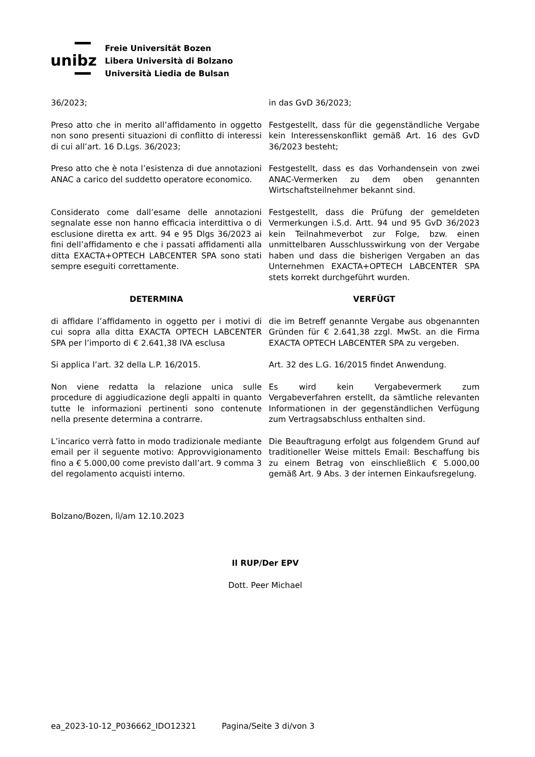unibz
Freie Universität Bozen
Libera Università di Bolzano
Università Liedia de Bulsan
36/2023; in das GvD 36/2023;
Preso atto che in merito all’affidamento in oggetto non sono presenti situazioni di conflitto di interessi di cui all’art. 16 D.Lgs. 36/2023;
Festgestellt, dass für die gegenständliche Vergabe kein Interessenskonflikt gemäß Art. 16 des GvD 36/2023 besteht;
Preso atto che è nota l’esistenza di due annotazioni ANAC a carico del suddetto operatore economico.
Festgestellt, dass es das Vorhandensein von zwei ANAC-Vermerken zu dem oben genannten Wirtschaftsteilnehmer bekannt sind.
Considerato come dall’esame delle annotazioni segnalate esse non hanno efficacia interdittiva o di esclusione diretta ex artt. 94 e 95 Dlgs 36/2023 ai fini dell’affidamento e che i passati affidamenti alla ditta EXACTA+OPTECH LABCENTER SPA sono stati sempre eseguiti correttamente.
Festgestellt, dass die Prüfung der gemeldeten Vermerkungen i.S.d. Artt. 94 und 95 GvD 36/2023 kein Teilnahmeverbot zur Folge, bzw. einen unmittelbaren Ausschlusswirkung von der Vergabe haben und dass die bisherigen Vergaben an das Unternehmen EXACTA+OPTECH LABCENTER SPA stets korrekt durchgeführt wurden.
DETERMINA VERFÜGT
di affidare l’affidamento in oggetto per i motivi di cui sopra alla ditta EXACTA OPTECH LABCENTER SPA per l’importo di € 2.641,38 IVA esclusa
die im Betreff genannte Vergabe aus obgenannten Gründen für € 2.641,38 zzgl. MwSt. an die Firma EXACTA OPTECH LABCENTER SPA zu vergeben.
Si applica l’art. 32 della L.P. 16/2015. Art. 32 des L.G. 16/2015 findet Anwendung.
Non viene redatta la relazione unica sulle procedure di aggiudicazione degli appalti in quanto tutte le informazioni pertinenti sono contenute nella presente determina a contrarre.
Es wird kein Vergabevermerk zum Vergabeverfahren erstellt, da sämtliche relevanten Informationen in der gegenständlichen Verfügung zum Vertragsabschluss enthalten sind.
L’incarico verrà fatto in modo tradizionale mediante email per il seguente motivo: Approvvigionamento fino a € 5.000,00 come previsto dall’art. 9 comma 3 del regolamento acquisti interno.
Die Beauftragung erfolgt aus folgendem Grund auf traditioneller Weise mittels Email: Beschaffung bis zu einem Betrag von einschließlich € 5.000,00 gemäß Art. 9 Abs. 3 der internen Einkaufsregelung.
Bolzano/Bozen, lì/am 12.10.2023
Il RUP/Der EPV
Dott. Peer Michael
ea_2023-10-12_P036662_IDO12321 Pagina/Seite 3 di/von 3